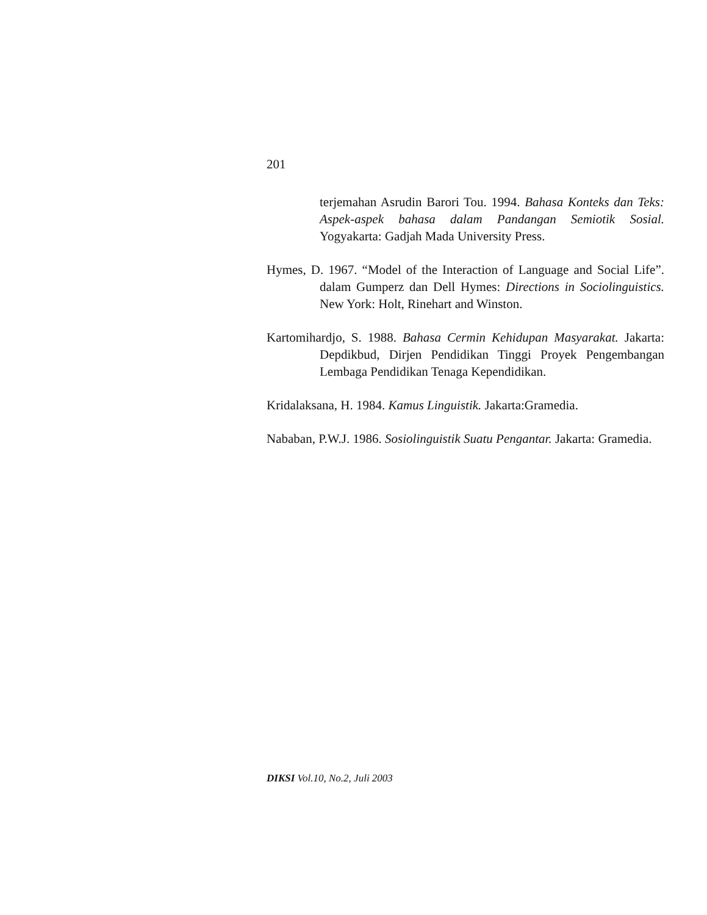201
terjemahan Asrudin Barori Tou. 1994. Bahasa Konteks dan Teks: Aspek-aspek bahasa dalam Pandangan Semiotik Sosial. Yogyakarta: Gadjah Mada University Press.
Hymes, D. 1967. “Model of the Interaction of Language and Social Life”. dalam Gumperz dan Dell Hymes: Directions in Sociolinguistics. New York: Holt, Rinehart and Winston.
Kartomihardjo, S. 1988. Bahasa Cermin Kehidupan Masyarakat. Jakarta: Depdikbud, Dirjen Pendidikan Tinggi Proyek Pengembangan Lembaga Pendidikan Tenaga Kependidikan.
Kridalaksana, H. 1984. Kamus Linguistik. Jakarta:Gramedia.
Nababan, P.W.J. 1986. Sosiolinguistik Suatu Pengantar. Jakarta: Gramedia.
DIKSI Vol.10, No.2, Juli 2003